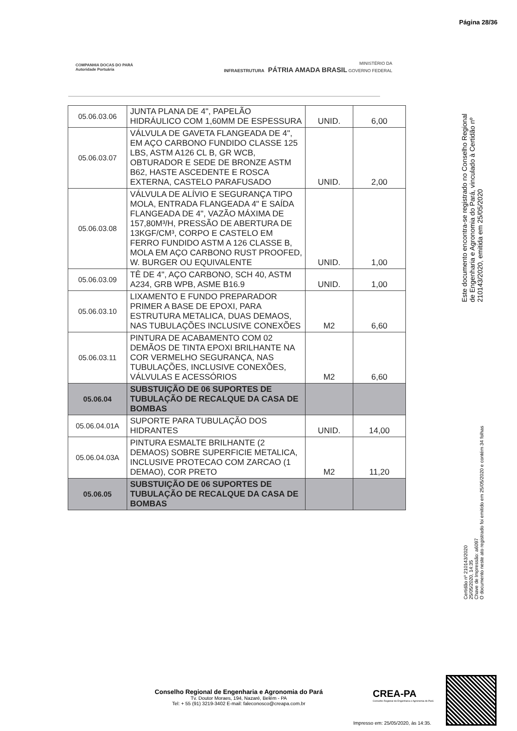Página 28/36
COMPANHIA DOCAS DO PARÁ
Autoridade Portuária
MINISTÉRIO DA
INFRAESTRUTURA PÁTRIA AMADA BRASIL GOVERNO FEDERAL
| 05.06.03.06 | JUNTA PLANA DE 4", PAPELÃO HIDRÁULICO COM 1,60MM DE ESPESSURA | UNID. | 6,00 |
| 05.06.03.07 | VÁLVULA DE GAVETA FLANGEADA DE 4", EM AÇO CARBONO FUNDIDO CLASSE 125 LBS, ASTM A126 CL B, GR WCB, OBTURADOR E SEDE DE BRONZE ASTM B62, HASTE ASCEDENTE E ROSCA EXTERNA, CASTELO PARAFUSADO | UNID. | 2,00 |
| 05.06.03.08 | VÁLVULA DE ALÍVIO E SEGURANÇA TIPO MOLA, ENTRADA FLANGEADA 4" E SAÍDA FLANGEADA DE 4", VAZÃO MÁXIMA DE 157,80M³/H, PRESSÃO DE ABERTURA DE 13KGF/CM³, CORPO E CASTELO EM FERRO FUNDIDO ASTM A 126 CLASSE B, MOLA EM AÇO CARBONO RUST PROOFED, W. BURGER OU EQUIVALENTE | UNID. | 1,00 |
| 05.06.03.09 | TÊ DE 4", AÇO CARBONO, SCH 40, ASTM A234, GRB WPB, ASME B16.9 | UNID. | 1,00 |
| 05.06.03.10 | LIXAMENTO E FUNDO PREPARADOR PRIMER A BASE DE EPOXI, PARA ESTRUTURA METALICA, DUAS DEMAOS, NAS TUBULAÇÕES INCLUSIVE CONEXÕES | M2 | 6,60 |
| 05.06.03.11 | PINTURA DE ACABAMENTO COM 02 DEMÃOS DE TINTA EPOXI BRILHANTE NA COR VERMELHO SEGURANÇA, NAS TUBULAÇÕES, INCLUSIVE CONEXÕES, VÁLVULAS E ACESSÓRIOS | M2 | 6,60 |
| 05.06.04 | SUBSTUIÇÃO DE 06 SUPORTES DE TUBULAÇÃO DE RECALQUE DA CASA DE BOMBAS | | |
| 05.06.04.01A | SUPORTE PARA TUBULAÇÃO DOS HIDRANTES | UNID. | 14,00 |
| 05.06.04.03A | PINTURA ESMALTE BRILHANTE (2 DEMAOS) SOBRE SUPERFICIE METALICA, INCLUSIVE PROTECAO COM ZARCAO (1 DEMAO), COR PRETO | M2 | 11,20 |
| 05.06.05 | SUBSTUIÇÃO DE 06 SUPORTES DE TUBULAÇÃO DE RECALQUE DA CASA DE BOMBAS | | |
Este documento encontra-se registrado no Conselho Regional de Engenharia e Agronomia do Pará, vinculado à Certidão nº 210143/2020, emitida em 25/05/2020
Certidão nº 210143/2020
25/05/2020, 14:35
Chave de Impressão: a6097
O documento neste ato registrado foi emitido em 25/05/2020 e contém 34 folhas
Conselho Regional de Engenharia e Agronomia do Pará
Tv. Doutor Moraes, 194, Nazaré, Belém - PA
Tel: + 55 (91) 3219-3402 E-mail: faleconosco@creapa.com.br
CREA-PA
Conselho Regional de Engenharia e Agronomia do Pará
Impresso em: 25/05/2020, às 14:35.